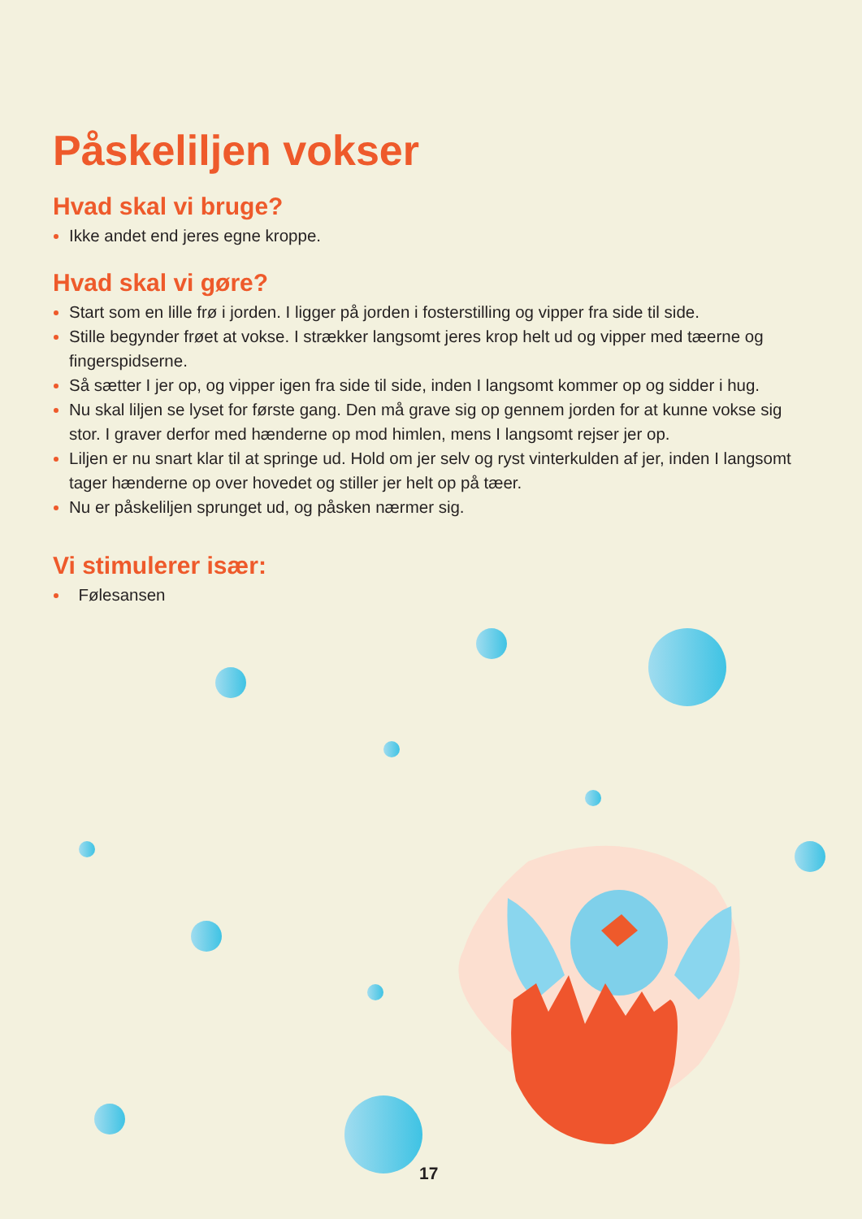Påskeliljen vokser
Hvad skal vi bruge?
Ikke andet end jeres egne kroppe.
Hvad skal vi gøre?
Start som en lille frø i jorden. I ligger på jorden i fosterstilling og vipper fra side til side.
Stille begynder frøet at vokse. I strækker langsomt jeres krop helt ud og vipper med tæerne og fingerspidserne.
Så sætter I jer op, og vipper igen fra side til side, inden I langsomt kommer op og sidder i hug.
Nu skal liljen se lyset for første gang. Den må grave sig op gennem jorden for at kunne vokse sig stor. I graver derfor med hænderne op mod himlen, mens I langsomt rejser jer op.
Liljen er nu snart klar til at springe ud. Hold om jer selv og ryst vinterkulden af jer, inden I langsomt tager hænderne op over hovedet og stiller jer helt op på tæer.
Nu er påskeliljen sprunget ud, og påsken nærmer sig.
Vi stimulerer især:
Følesansen
17